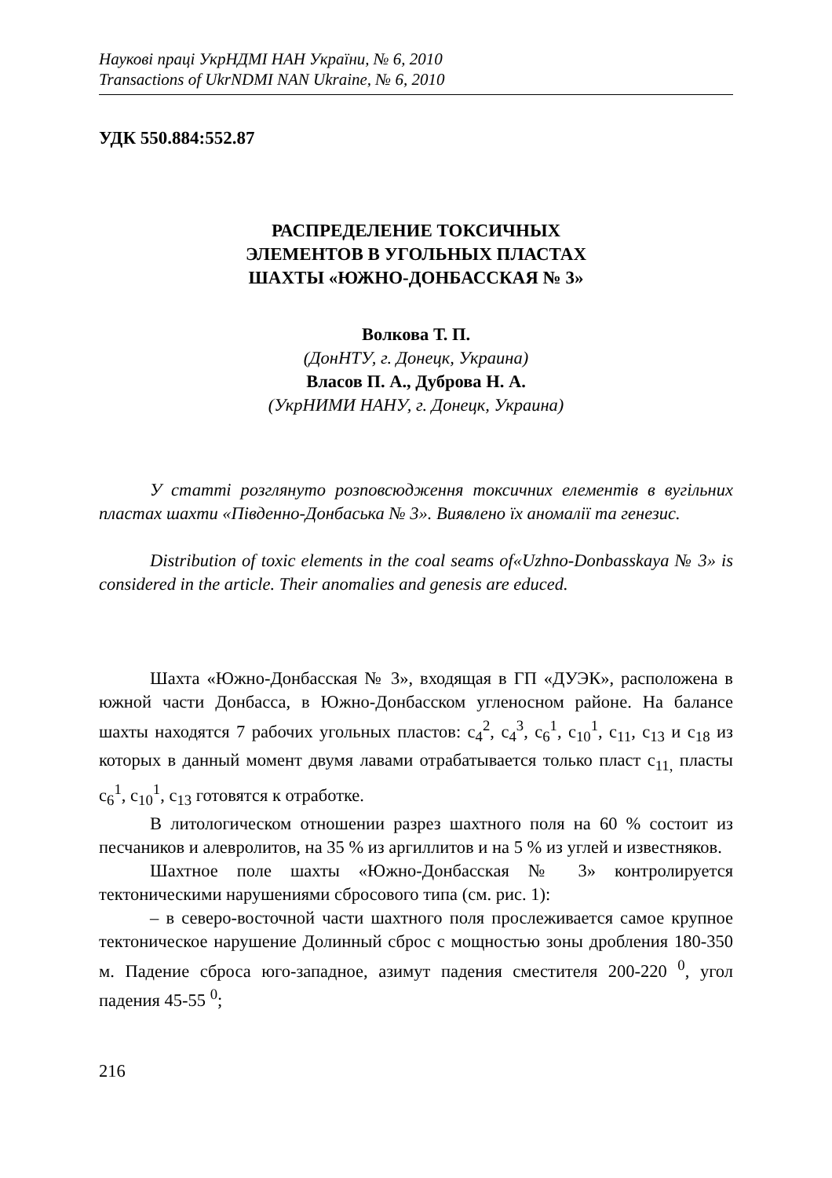Наукові праці УкрНДМІ НАН України, № 6, 2010
Transactions of UkrNDMI NAN Ukraine, № 6, 2010
УДК 550.884:552.87
РАСПРЕДЕЛЕНИЕ ТОКСИЧНЫХ
ЭЛЕМЕНТОВ В УГОЛЬНЫХ ПЛАСТАХ
ШАХТЫ «ЮЖНО-ДОНБАССКАЯ № 3»
Волкова Т. П.
(ДонНТУ, г. Донецк, Украина)
Власов П. А., Дуброва Н. А.
(УкрНИМИ НАНУ, г. Донецк, Украина)
У статті розглянуто розповсюдження токсичних елементів в вугільних пластах шахти «Південно-Донбаська № 3». Виявлено їх аномалії та генезис.
Distribution of toxic elements in the coal seams of«Uzhno-Donbasskaya № 3» is considered in the article. Their anomalies and genesis are educed.
Шахта «Южно-Донбасская № 3», входящая в ГП «ДУЭК», расположена в южной части Донбасса, в Южно-Донбасском угленосном районе. На балансе шахты находятся 7 рабочих угольных пластов: с<sub>4</sub><sup>2</sup>, с<sub>4</sub><sup>3</sup>, с<sub>6</sub><sup>1</sup>, с<sub>10</sub><sup>1</sup>, с<sub>11</sub>, с<sub>13</sub> и с<sub>18</sub> из которых в данный момент двумя лавами отрабатывается только пласт с<sub>11,</sub> пласты с<sub>6</sub><sup>1</sup>, с<sub>10</sub><sup>1</sup>, с<sub>13</sub> готовятся к отработке.
В литологическом отношении разрез шахтного поля на 60 % состоит из песчаников и алевролитов, на 35 % из аргиллитов и на 5 % из углей и известняков.
Шахтное поле шахты «Южно-Донбасская № 3» контролируется тектоническими нарушениями сбросового типа (см. рис. 1):
– в северо-восточной части шахтного поля прослеживается самое крупное тектоническое нарушение Долинный сброс с мощностью зоны дробления 180-350 м. Падение сброса юго-западное, азимут падения сместителя 200-220 <sup>0</sup>, угол падения 45-55 <sup>0</sup>;
216